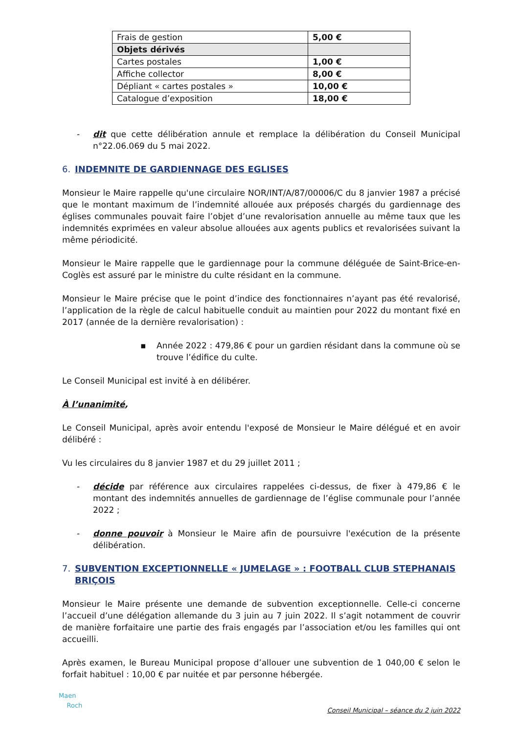| Frais de gestion | 5,00 € |
| Objets dérivés | |
| Cartes postales | 1,00 € |
| Affiche collector | 8,00 € |
| Dépliant « cartes postales » | 10,00 € |
| Catalogue d’exposition | 18,00 € |
- dit que cette délibération annule et remplace la délibération du Conseil Municipal n°22.06.069 du 5 mai 2022.
6. INDEMNITE DE GARDIENNAGE DES EGLISES
Monsieur le Maire rappelle qu'une circulaire NOR/INT/A/87/00006/C du 8 janvier 1987 a précisé que le montant maximum de l’indemnité allouée aux préposés chargés du gardiennage des églises communales pouvait faire l’objet d’une revalorisation annuelle au même taux que les indemnités exprimées en valeur absolue allouées aux agents publics et revalorisées suivant la même périodicité.
Monsieur le Maire rappelle que le gardiennage pour la commune déléguée de Saint-Brice-en-Coglès est assuré par le ministre du culte résidant en la commune.
Monsieur le Maire précise que le point d’indice des fonctionnaires n’ayant pas été revalorisé, l’application de la règle de calcul habituelle conduit au maintien pour 2022 du montant fixé en 2017 (année de la dernière revalorisation) :
▪ Année 2022 : 479,86 € pour un gardien résidant dans la commune où se trouve l’édifice du culte.
Le Conseil Municipal est invité à en délibérer.
À l’unanimité,
Le Conseil Municipal, après avoir entendu l'exposé de Monsieur le Maire délégué et en avoir délibéré :
Vu les circulaires du 8 janvier 1987 et du 29 juillet 2011 ;
- décide par référence aux circulaires rappelées ci-dessus, de fixer à 479,86 € le montant des indemnités annuelles de gardiennage de l’église communale pour l’année 2022 ;
- donne pouvoir à Monsieur le Maire afin de poursuivre l'exécution de la présente délibération.
7. SUBVENTION EXCEPTIONNELLE « JUMELAGE » : FOOTBALL CLUB STEPHANAIS BRIÇOIS
Monsieur le Maire présente une demande de subvention exceptionnelle. Celle-ci concerne l’accueil d’une délégation allemande du 3 juin au 7 juin 2022. Il s’agit notamment de couvrir de manière forfaitaire une partie des frais engagés par l’association et/ou les familles qui ont accueilli.
Après examen, le Bureau Municipal propose d’allouer une subvention de 1 040,00 € selon le forfait habituel : 10,00 € par nuitée et par personne hébergée.
Maen
Roch
Conseil Municipal – séance du 2 juin 2022